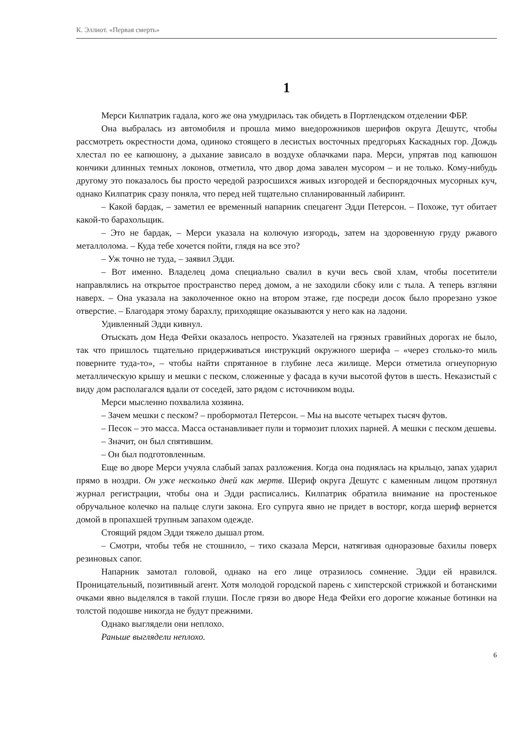К. Эллиот. «Первая смерть»
1
Мерси Килпатрик гадала, кого же она умудрилась так обидеть в Портлендском отделении ФБР.
Она выбралась из автомобиля и прошла мимо внедорожников шерифов округа Дешутс, чтобы рассмотреть окрестности дома, одиноко стоящего в лесистых восточных предгорьях Каскадных гор. Дождь хлестал по ее капюшону, а дыхание зависало в воздухе облачками пара. Мерси, упрятав под капюшон кончики длинных темных локонов, отметила, что двор дома завален мусором – и не только. Кому-нибудь другому это показалось бы просто чередой разросшихся живых изгородей и беспорядочных мусорных куч, однако Килпатрик сразу поняла, что перед ней тщательно спланированный лабиринт.
– Какой бардак, – заметил ее временный напарник спецагент Эдди Петерсон. – Похоже, тут обитает какой-то барахольщик.
– Это не бардак, – Мерси указала на колючую изгородь, затем на здоровенную груду ржавого металлолома. – Куда тебе хочется пойти, глядя на все это?
– Уж точно не туда, – заявил Эдди.
– Вот именно. Владелец дома специально свалил в кучи весь свой хлам, чтобы посетители направлялись на открытое пространство перед домом, а не заходили сбоку или с тыла. А теперь взгляни наверх. – Она указала на заколоченное окно на втором этаже, где посреди досок было прорезано узкое отверстие. – Благодаря этому барахлу, приходящие оказываются у него как на ладони.
Удивленный Эдди кивнул.
Отыскать дом Неда Фейхи оказалось непросто. Указателей на грязных гравийных дорогах не было, так что пришлось тщательно придерживаться инструкций окружного шерифа – «через столько-то миль поверните туда-то», – чтобы найти спрятанное в глубине леса жилище. Мерси отметила огнеупорную металлическую крышу и мешки с песком, сложенные у фасада в кучи высотой футов в шесть. Неказистый с виду дом располагался вдали от соседей, зато рядом с источником воды.
Мерси мысленно похвалила хозяина.
– Зачем мешки с песком? – пробормотал Петерсон. – Мы на высоте четырех тысяч футов.
– Песок – это масса. Масса останавливает пули и тормозит плохих парней. А мешки с песком дешевы.
– Значит, он был спятившим.
– Он был подготовленным.
Еще во дворе Мерси учуяла слабый запах разложения. Когда она поднялась на крыльцо, запах ударил прямо в ноздри. Он уже несколько дней как мертв. Шериф округа Дешутс с каменным лицом протянул журнал регистрации, чтобы она и Эдди расписались. Килпатрик обратила внимание на простенькое обручальное колечко на пальце слуги закона. Его супруга явно не придет в восторг, когда шериф вернется домой в пропахшей трупным запахом одежде.
Стоящий рядом Эдди тяжело дышал ртом.
– Смотри, чтобы тебя не стошнило, – тихо сказала Мерси, натягивая одноразовые бахилы поверх резиновых сапог.
Напарник замотал головой, однако на его лице отразилось сомнение. Эдди ей нравился. Проницательный, позитивный агент. Хотя молодой городской парень с хипстерской стрижкой и ботанскими очками явно выделялся в такой глуши. После грязи во дворе Неда Фейхи его дорогие кожаные ботинки на толстой подошве никогда не будут прежними.
Однако выглядели они неплохо.
Раньше выглядели неплохо.
6